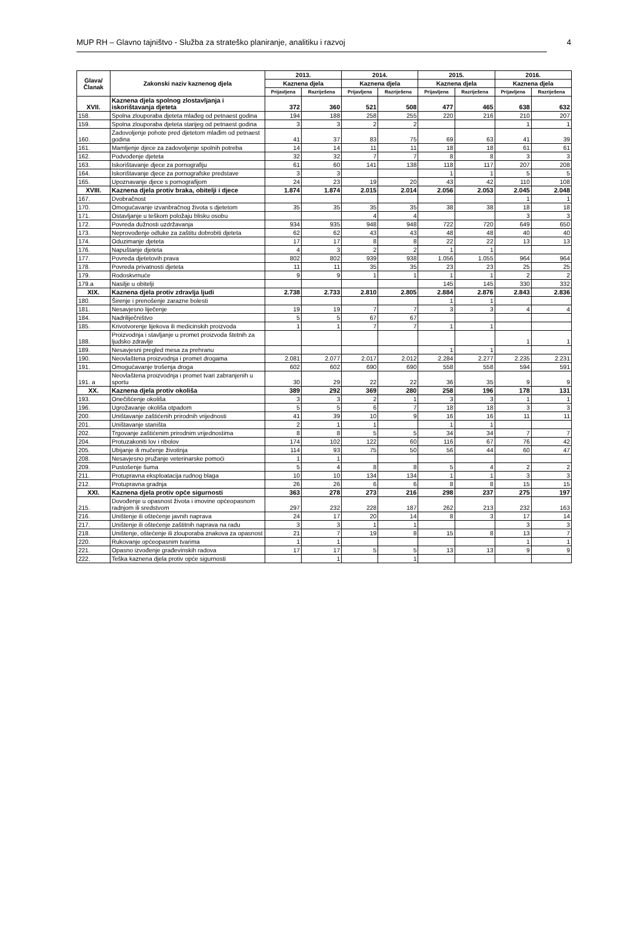MUP RH – Glavno tajništvo - Služba za strateško planiranje, analitiku i razvoj 4
| Glava/ Članak | Zakonski naziv kaznenog djela | 2013. | | 2014. | | 2015. | | 2016. | |
| --- | --- | --- | --- | --- | --- | --- | --- | --- | --- |
| | | Kaznena djela | | Kaznena djela | | Kaznena djela | | Kaznena djela | |
| | | Prijavljena | Razriješena | Prijavljena | Razriješena | Prijavljena | Razriješena | Prijavljena | Razriješena |
| XVII. | Kaznena djela spolnog zlostavljanja i iskorištavanja djeteta | 372 | 360 | 521 | 508 | 477 | 465 | 638 | 632 |
| 158. | Spolna zlouporaba djeteta mlađeg od petnaest godina | 194 | 188 | 258 | 255 | 220 | 216 | 210 | 207 |
| 159. | Spolna zlouporaba djeteta starijeg od petnaest godina | 3 | 3 | 2 | 2 | | | 1 | 1 |
| 160. | Zadovoljenje pohote pred djetetom mlađim od petnaest godina | 41 | 37 | 83 | 75 | 69 | 63 | 41 | 39 |
| 161. | Mamljenje djece za zadovoljenje spolnih potreba | 14 | 14 | 11 | 11 | 18 | 18 | 61 | 61 |
| 162. | Podvođenje djeteta | 32 | 32 | 7 | 7 | 8 | 8 | 3 | 3 |
| 163. | Iskorištavanje djece za pornografiju | 61 | 60 | 141 | 138 | 118 | 117 | 207 | 208 |
| 164. | Iskorištavanje djece za pornografske predstave | 3 | 3 | | | 1 | 1 | 5 | 5 |
| 165. | Upoznavanje djece s pornografijom | 24 | 23 | 19 | 20 | 43 | 42 | 110 | 108 |
| XVIII. | Kaznena djela protiv braka, obitelji i djece | 1.874 | 1.874 | 2.015 | 2.014 | 2.056 | 2.053 | 2.045 | 2.048 |
| 167. | Dvobračnost | | | | | | | 1 | 1 |
| 170. | Omogućavanje izvanbračnog života s djetetom | 35 | 35 | 35 | 35 | 38 | 38 | 18 | 18 |
| 171. | Ostavljanje u teškom položaju blisku osobu | | | 4 | 4 | | | 3 | 3 |
| 172. | Povreda dužnosti uzdržavanja | 934 | 935 | 948 | 948 | 722 | 720 | 649 | 650 |
| 173. | Neprovođenje odluke za zaštitu dobrobiti djeteta | 62 | 62 | 43 | 43 | 48 | 48 | 40 | 40 |
| 174. | Oduzimanje djeteta | 17 | 17 | 8 | 8 | 22 | 22 | 13 | 13 |
| 176. | Napuštanje djeteta | 4 | 3 | 2 | 2 | 1 | 1 | | |
| 177. | Povreda djetetovih prava | 802 | 802 | 939 | 938 | 1.056 | 1.055 | 964 | 964 |
| 178. | Povreda privatnosti djeteta | 11 | 11 | 35 | 35 | 23 | 23 | 25 | 25 |
| 179. | Rodoskvrnuće | 9 | 9 | 1 | 1 | 1 | 1 | 2 | 2 |
| 179.a | Nasilje u obitelji | | | | | 145 | 145 | 330 | 332 |
| XIX. | Kaznena djela protiv zdravlja ljudi | 2.738 | 2.733 | 2.810 | 2.805 | 2.884 | 2.876 | 2.843 | 2.836 |
| 180. | Širenje i prenošenje zarazne bolesti | | | | | 1 | 1 | | |
| 181. | Nesavjesno liječenje | 19 | 19 | 7 | 7 | 3 | 3 | 4 | 4 |
| 184. | Nadriliječništvo | 5 | 5 | 67 | 67 | | | | |
| 185. | Krivotvorenje lijekova ili medicinskih proizvoda | 1 | 1 | 7 | 7 | 1 | 1 | | |
| 188. | Proizvodnja i stavljanje u promet proizvoda štetnih za ljudsko zdravlje | | | | | | | 1 | 1 |
| 189. | Nesavjesni pregled mesa za prehranu | | | | | 1 | 1 | | |
| 190. | Neovlaštena proizvodnja i promet drogama | 2.081 | 2.077 | 2.017 | 2.012 | 2.284 | 2.277 | 2.235 | 2.231 |
| 191. | Omogućavanje trošenja droga | 602 | 602 | 690 | 690 | 558 | 558 | 594 | 591 |
| 191. a | Neovlaštena proizvodnja i promet tvari zabranjenih u sportu | 30 | 29 | 22 | 22 | 36 | 35 | 9 | 9 |
| XX. | Kaznena djela protiv okoliša | 389 | 292 | 369 | 280 | 258 | 196 | 178 | 131 |
| 193. | Onečišćenje okoliša | 3 | 3 | 2 | 1 | 3 | 3 | 1 | 1 |
| 196. | Ugrožavanje okoliša otpadom | 5 | 5 | 6 | 7 | 18 | 18 | 3 | 3 |
| 200. | Uništavanje zaštićenih prirodnih vrijednosti | 41 | 39 | 10 | 9 | 16 | 16 | 11 | 11 |
| 201. | Uništavanje staništa | 2 | 1 | 1 | | 1 | 1 | | |
| 202. | Trgovanje zaštićenim prirodnim vrijednostima | 8 | 8 | 5 | 5 | 34 | 34 | 7 | 7 |
| 204. | Protuzakoniti lov i ribolov | 174 | 102 | 122 | 60 | 116 | 67 | 76 | 42 |
| 205. | Ubijanje ili mučenje životinja | 114 | 93 | 75 | 50 | 56 | 44 | 60 | 47 |
| 208. | Nesavjesno pružanje veterinarske pomoći | 1 | 1 | | | | | | |
| 209. | Pustošenje šuma | 5 | 4 | 8 | 8 | 5 | 4 | 2 | 2 |
| 211. | Protupravna eksploatacija rudnog blaga | 10 | 10 | 134 | 134 | 1 | 1 | 3 | 3 |
| 212. | Protupravna gradnja | 26 | 26 | 6 | 6 | 8 | 8 | 15 | 15 |
| XXI. | Kaznena djela protiv opće sigurnosti | 363 | 278 | 273 | 216 | 298 | 237 | 275 | 197 |
| 215. | Dovođenje u opasnost života i imovine općeopasnom radnjom ili sredstvom | 297 | 232 | 228 | 187 | 262 | 213 | 232 | 163 |
| 216. | Uništenje ili oštećenje javnih naprava | 24 | 17 | 20 | 14 | 8 | 3 | 17 | 14 |
| 217. | Uništenje ili oštećenje zaštitnih naprava na radu | 3 | 3 | 1 | 1 | | | 3 | 3 |
| 218. | Uništenje, oštećenje ili zlouporaba znakova za opasnost | 21 | 7 | 19 | 8 | 15 | 8 | 13 | 7 |
| 220. | Rukovanje općeopasnim tvarima | 1 | 1 | | | | | 1 | 1 |
| 221. | Opasno izvođenje građevinskih radova | 17 | 17 | 5 | 5 | 13 | 13 | 9 | 9 |
| 222. | Teška kaznena djela protiv opće sigurnosti | | 1 | | 1 | | | | |